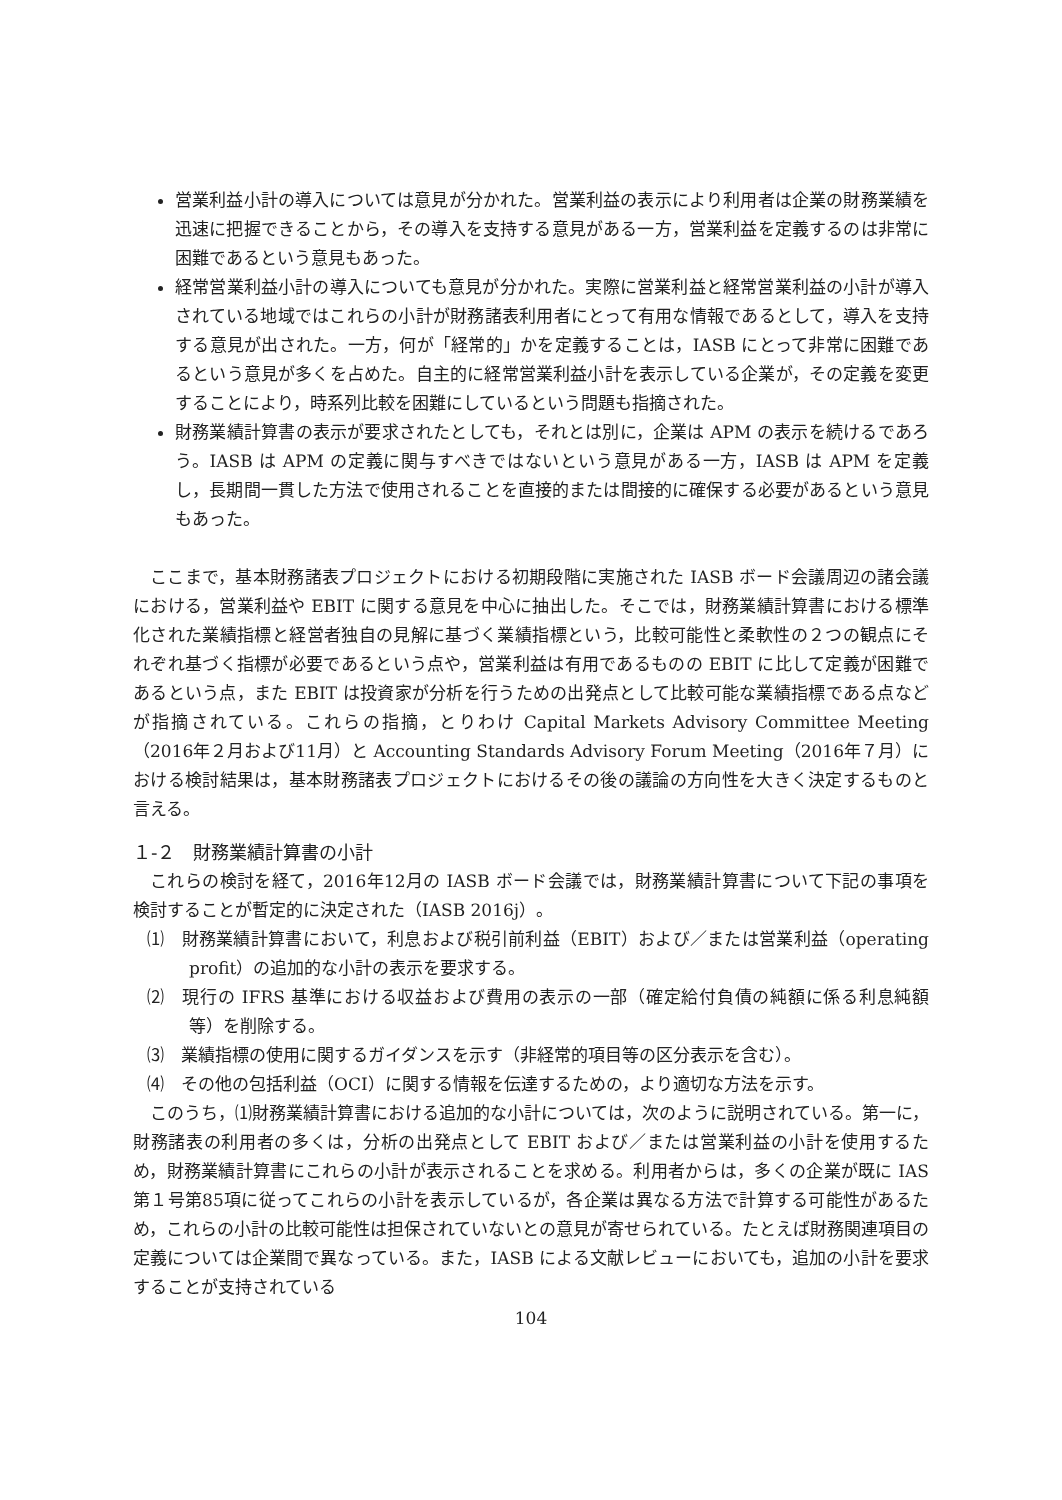営業利益小計の導入については意見が分かれた。営業利益の表示により利用者は企業の財務業績を迅速に把握できることから，その導入を支持する意見がある一方，営業利益を定義するのは非常に困難であるという意見もあった。
経常営業利益小計の導入についても意見が分かれた。実際に営業利益と経常営業利益の小計が導入されている地域ではこれらの小計が財務諸表利用者にとって有用な情報であるとして，導入を支持する意見が出された。一方，何が「経常的」かを定義することは，IASB にとって非常に困難であるという意見が多くを占めた。自主的に経常営業利益小計を表示している企業が，その定義を変更することにより，時系列比較を困難にしているという問題も指摘された。
財務業績計算書の表示が要求されたとしても，それとは別に，企業は APM の表示を続けるであろう。IASB は APM の定義に関与すべきではないという意見がある一方，IASB は APM を定義し，長期間一貫した方法で使用されることを直接的または間接的に確保する必要があるという意見もあった。
ここまで，基本財務諸表プロジェクトにおける初期段階に実施された IASB ボード会議周辺の諸会議における，営業利益や EBIT に関する意見を中心に抽出した。そこでは，財務業績計算書における標準化された業績指標と経営者独自の見解に基づく業績指標という，比較可能性と柔軟性の２つの観点にそれぞれ基づく指標が必要であるという点や，営業利益は有用であるものの EBIT に比して定義が困難であるという点，また EBIT は投資家が分析を行うための出発点として比較可能な業績指標である点などが指摘されている。これらの指摘，とりわけ Capital Markets Advisory Committee Meeting（2016年２月および11月）と Accounting Standards Advisory Forum Meeting（2016年７月）における検討結果は，基本財務諸表プロジェクトにおけるその後の議論の方向性を大きく決定するものと言える。
１-２　財務業績計算書の小計
これらの検討を経て，2016年12月の IASB ボード会議では，財務業績計算書について下記の事項を検討することが暫定的に決定された（IASB 2016j）。
⑴　財務業績計算書において，利息および税引前利益（EBIT）および／または営業利益（operating profit）の追加的な小計の表示を要求する。
⑵　現行の IFRS 基準における収益および費用の表示の一部（確定給付負債の純額に係る利息純額等）を削除する。
⑶　業績指標の使用に関するガイダンスを示す（非経常的項目等の区分表示を含む）。
⑷　その他の包括利益（OCI）に関する情報を伝達するための，より適切な方法を示す。
このうち，⑴財務業績計算書における追加的な小計については，次のように説明されている。第一に，財務諸表の利用者の多くは，分析の出発点として EBIT および／または営業利益の小計を使用するため，財務業績計算書にこれらの小計が表示されることを求める。利用者からは，多くの企業が既に IAS 第１号第85項に従ってこれらの小計を表示しているが，各企業は異なる方法で計算する可能性があるため，これらの小計の比較可能性は担保されていないとの意見が寄せられている。たとえば財務関連項目の定義については企業間で異なっている。また，IASB による文献レビューにおいても，追加の小計を要求することが支持されている
104